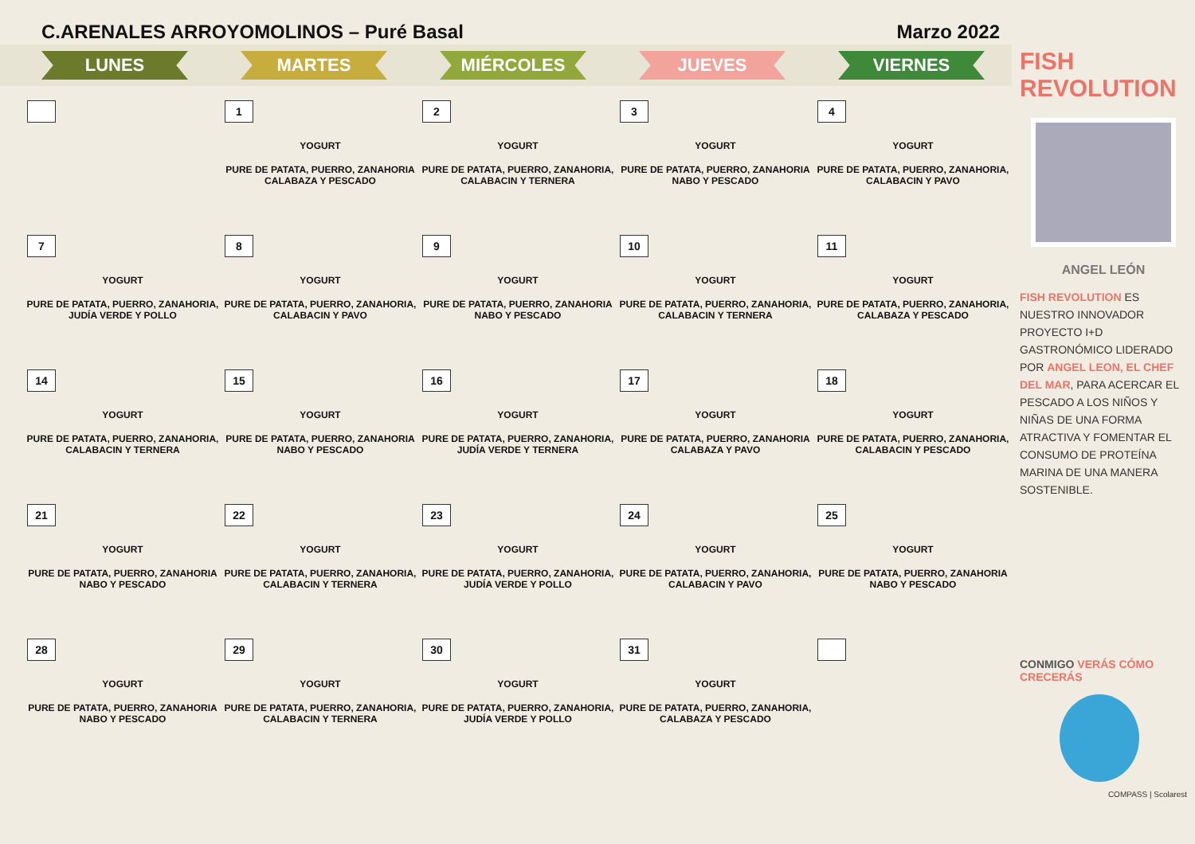C.ARENALES ARROYOMOLINOS – Puré Basal Marzo 2022
LUNES MARTES MIÉRCOLES JUEVES VIERNES
| | 1 YOGURT PURE DE PATATA, PUERRO, ZANAHORIA CALABAZA Y PESCADO | 2 YOGURT PURE DE PATATA, PUERRO, ZANAHORIA, CALABACIN Y TERNERA | 3 YOGURT PURE DE PATATA, PUERRO, ZANAHORIA NABO Y PESCADO | 4 YOGURT PURE DE PATATA, PUERRO, ZANAHORIA, CALABACIN Y PAVO |
| 7 YOGURT PURE DE PATATA, PUERRO, ZANAHORIA, JUDÍA VERDE Y POLLO | 8 YOGURT PURE DE PATATA, PUERRO, ZANAHORIA, CALABACIN Y PAVO | 9 YOGURT PURE DE PATATA, PUERRO, ZANAHORIA NABO Y PESCADO | 10 YOGURT PURE DE PATATA, PUERRO, ZANAHORIA, CALABACIN Y TERNERA | 11 YOGURT PURE DE PATATA, PUERRO, ZANAHORIA, CALABAZA Y PESCADO |
| 14 YOGURT PURE DE PATATA, PUERRO, ZANAHORIA, CALABACIN Y TERNERA | 15 YOGURT PURE DE PATATA, PUERRO, ZANAHORIA NABO Y PESCADO | 16 YOGURT PURE DE PATATA, PUERRO, ZANAHORIA, JUDÍA VERDE Y TERNERA | 17 YOGURT PURE DE PATATA, PUERRO, ZANAHORIA CALABAZA Y PAVO | 18 YOGURT PURE DE PATATA, PUERRO, ZANAHORIA, CALABACIN Y PESCADO |
| 21 YOGURT PURE DE PATATA, PUERRO, ZANAHORIA NABO Y PESCADO | 22 YOGURT PURE DE PATATA, PUERRO, ZANAHORIA, CALABACIN Y TERNERA | 23 YOGURT PURE DE PATATA, PUERRO, ZANAHORIA, JUDÍA VERDE Y POLLO | 24 YOGURT PURE DE PATATA, PUERRO, ZANAHORIA, CALABACIN Y PAVO | 25 YOGURT PURE DE PATATA, PUERRO, ZANAHORIA NABO Y PESCADO |
| 28 YOGURT PURE DE PATATA, PUERRO, ZANAHORIA NABO Y PESCADO | 29 YOGURT PURE DE PATATA, PUERRO, ZANAHORIA, CALABACIN Y TERNERA | 30 YOGURT PURE DE PATATA, PUERRO, ZANAHORIA, JUDÍA VERDE Y POLLO | 31 YOGURT PURE DE PATATA, PUERRO, ZANAHORIA, CALABAZA Y PESCADO | |
FISH REVOLUTION
ANGEL LEÓN
FISH REVOLUTION ES NUESTRO INNOVADOR PROYECTO I+D GASTRONÓMICO LIDERADO POR ANGEL LEON, EL CHEF DEL MAR, PARA ACERCAR EL PESCADO A LOS NIÑOS Y NIÑAS DE UNA FORMA ATRACTIVA Y FOMENTAR EL CONSUMO DE PROTEÍNA MARINA DE UNA MANERA SOSTENIBLE.
CONMIGO VERÁS CÓMO CRECERÁS
COMPASS | Scolarest